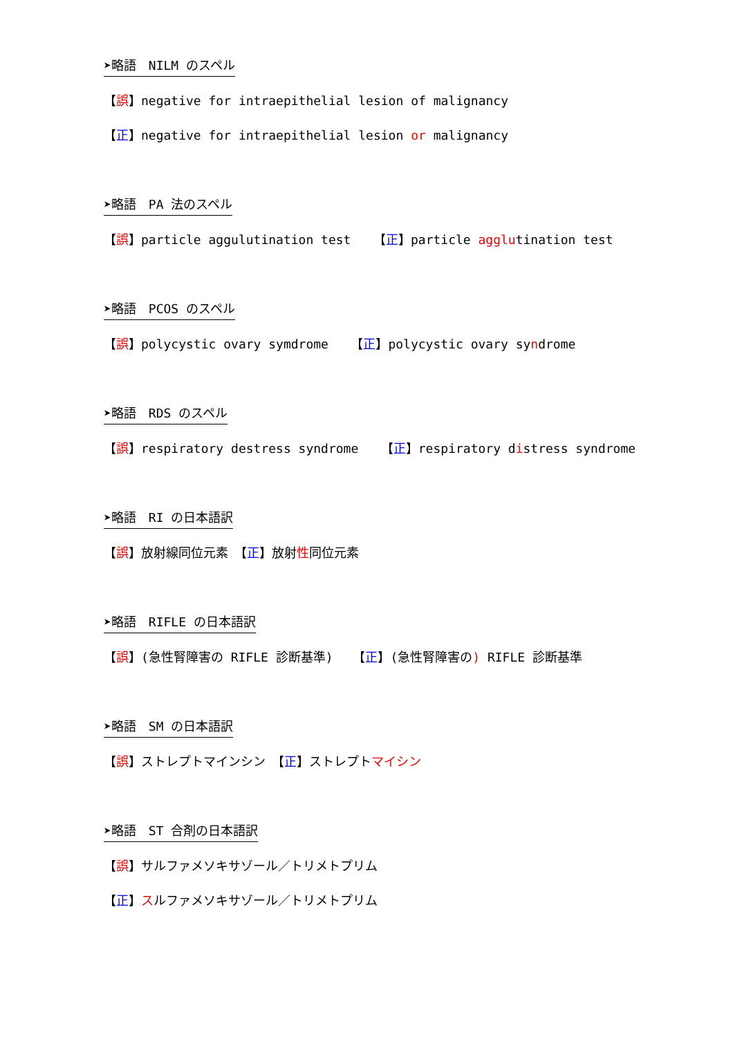➤略語　NILM のスペル
【誤】negative for intraepithelial lesion of malignancy
【正】negative for intraepithelial lesion or malignancy
➤略語　PA 法のスペル
【誤】particle aggulutination test 【正】particle agglutination test
➤略語　PCOS のスペル
【誤】polycystic ovary symdrome 【正】polycystic ovary syndrome
➤略語　RDS のスペル
【誤】respiratory destress syndrome 【正】respiratory distress syndrome
➤略語　RI の日本語訳
【誤】放射線同位元素　【正】放射性同位元素
➤略語　RIFLE の日本語訳
【誤】(急性腎障害の RIFLE 診断基準)　 【正】(急性腎障害の) RIFLE 診断基準
➤略語　SM の日本語訳
【誤】ストレプトマインシン　【正】ストレプトマイシン
➤略語　ST 合剤の日本語訳
【誤】サルファメソキサゾール／トリメトプリム
【正】スルファメソキサゾール／トリメトプリム